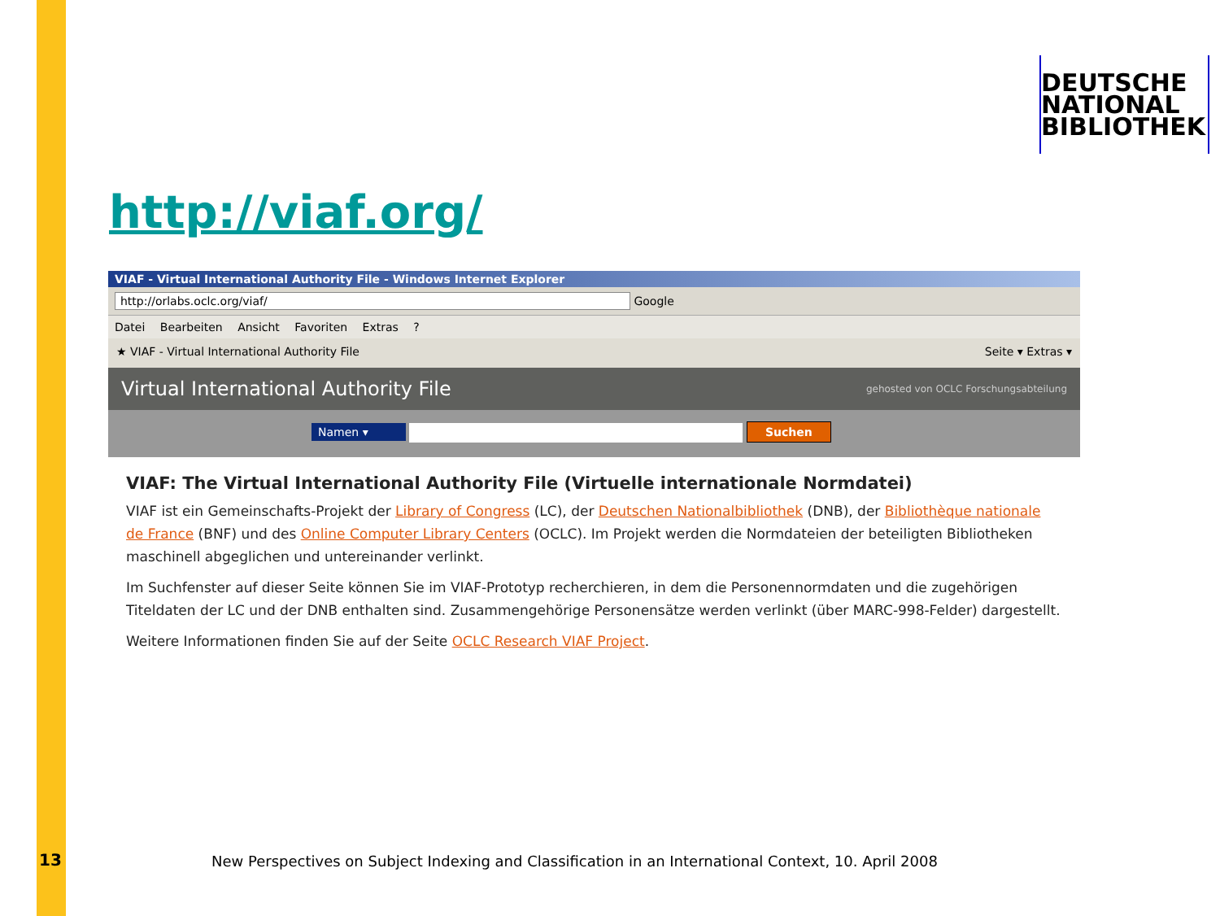DEUTSCHE
NATIONAL
BIBLIOTHEK
http://viaf.org/
VIAF - Virtual International Authority File - Windows Internet Explorer
http://orlabs.oclc.org/viaf/ Google
Datei Bearbeiten Ansicht Favoriten Extras ?
★ VIAF - Virtual International Authority File Seite ▾ Extras ▾
Virtual International Authority File gehosted von OCLC Forschungsabteilung
Namen ▾ Suchen
VIAF: The Virtual International Authority File (Virtuelle internationale Normdatei)
VIAF ist ein Gemeinschafts-Projekt der Library of Congress (LC), der Deutschen Nationalbibliothek (DNB), der Bibliothèque nationale de France (BNF) und des Online Computer Library Centers (OCLC). Im Projekt werden die Normdateien der beteiligten Bibliotheken maschinell abgeglichen und untereinander verlinkt.
Im Suchfenster auf dieser Seite können Sie im VIAF-Prototyp recherchieren, in dem die Personennormdaten und die zugehörigen Titeldaten der LC und der DNB enthalten sind. Zusammengehörige Personensätze werden verlinkt (über MARC-998-Felder) dargestellt.
Weitere Informationen finden Sie auf der Seite OCLC Research VIAF Project.
13
New Perspectives on Subject Indexing and Classification in an International Context, 10. April 2008